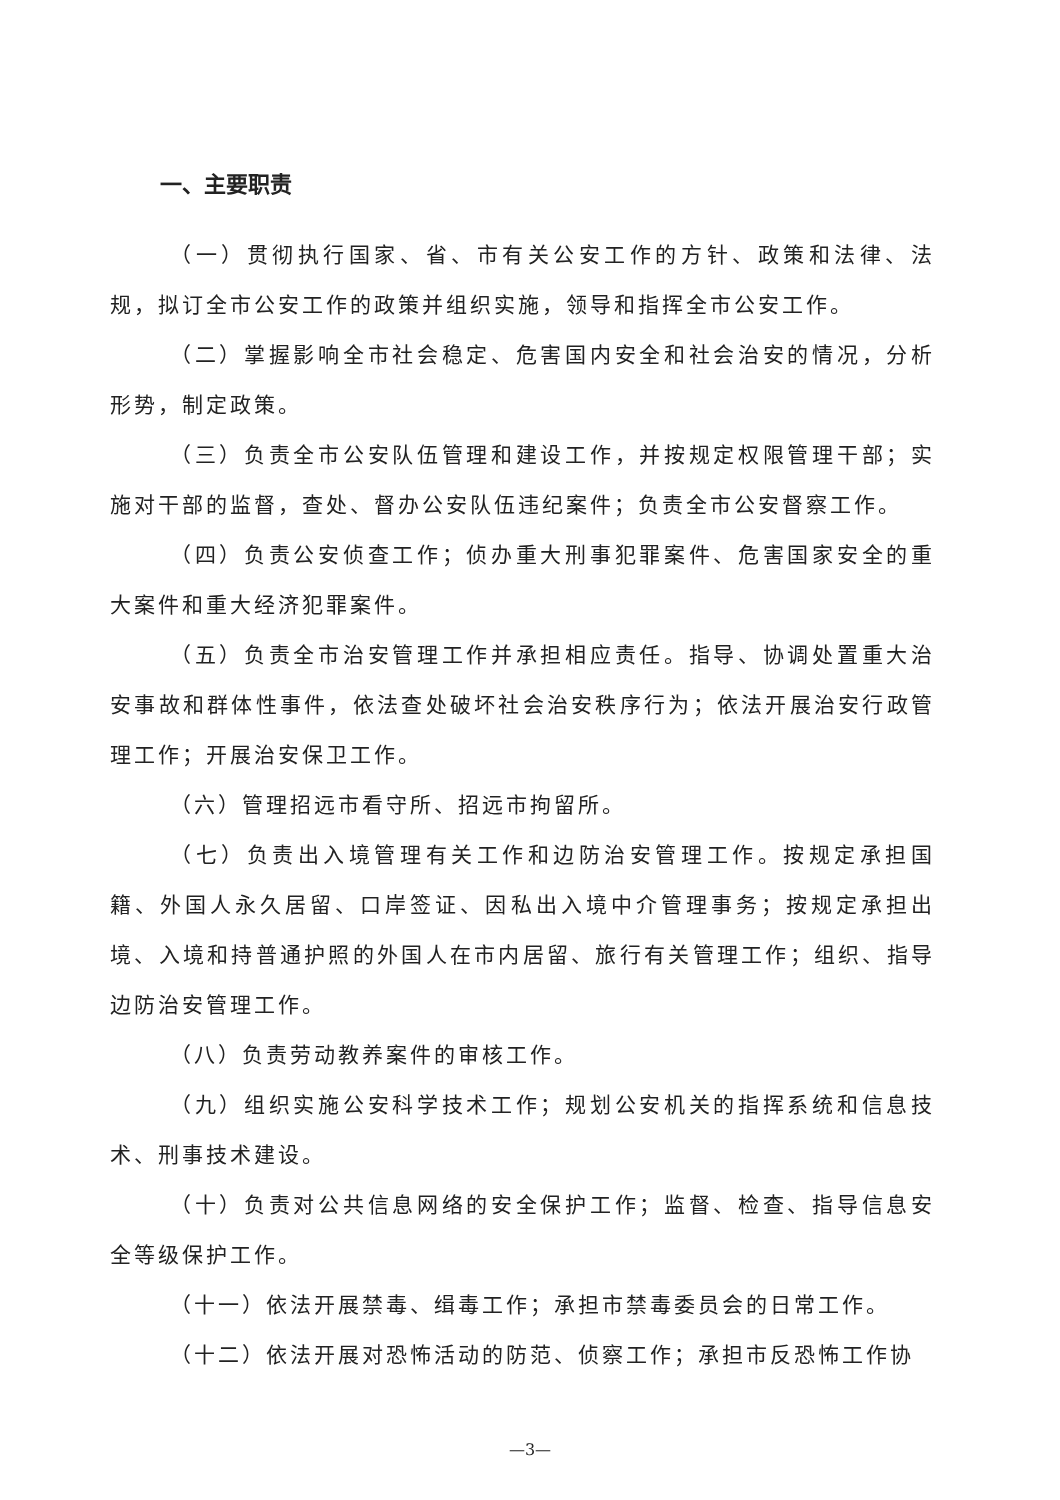一、主要职责
（一）贯彻执行国家、省、市有关公安工作的方针、政策和法律、法规，拟订全市公安工作的政策并组织实施，领导和指挥全市公安工作。
（二）掌握影响全市社会稳定、危害国内安全和社会治安的情况，分析形势，制定政策。
（三）负责全市公安队伍管理和建设工作，并按规定权限管理干部；实施对干部的监督，查处、督办公安队伍违纪案件；负责全市公安督察工作。
（四）负责公安侦查工作；侦办重大刑事犯罪案件、危害国家安全的重大案件和重大经济犯罪案件。
（五）负责全市治安管理工作并承担相应责任。指导、协调处置重大治安事故和群体性事件，依法查处破坏社会治安秩序行为；依法开展治安行政管理工作；开展治安保卫工作。
（六）管理招远市看守所、招远市拘留所。
（七）负责出入境管理有关工作和边防治安管理工作。按规定承担国籍、外国人永久居留、口岸签证、因私出入境中介管理事务；按规定承担出境、入境和持普通护照的外国人在市内居留、旅行有关管理工作；组织、指导边防治安管理工作。
（八）负责劳动教养案件的审核工作。
（九）组织实施公安科学技术工作；规划公安机关的指挥系统和信息技术、刑事技术建设。
（十）负责对公共信息网络的安全保护工作；监督、检查、指导信息安全等级保护工作。
（十一）依法开展禁毒、缉毒工作；承担市禁毒委员会的日常工作。
（十二）依法开展对恐怖活动的防范、侦察工作；承担市反恐怖工作协
—3—